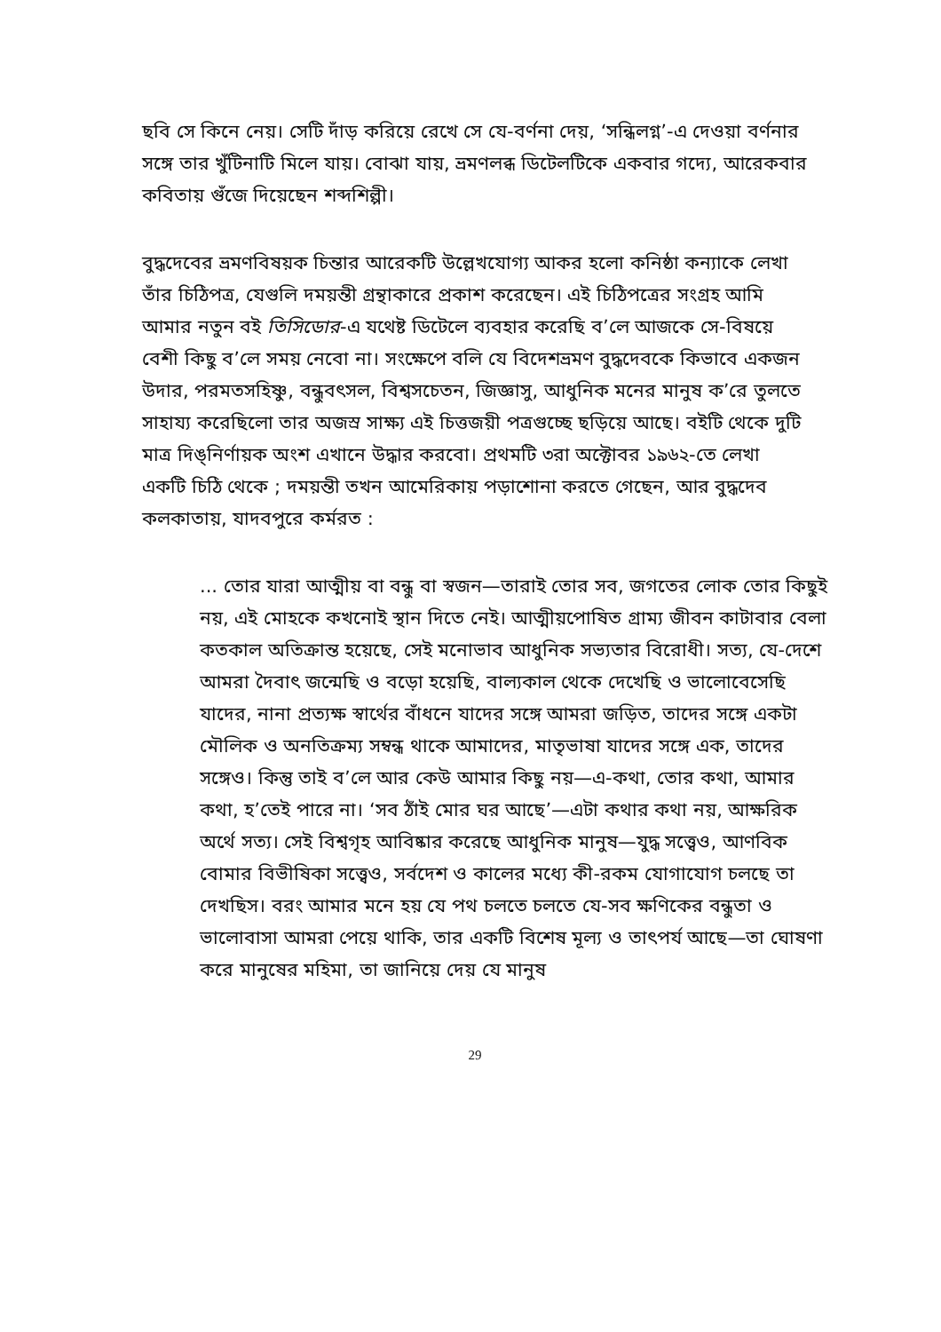ছবি সে কিনে নেয়। সেটি দাঁড় করিয়ে রেখে সে যে-বর্ণনা দেয়, ‘সন্ধিলগ্ন’-এ দেওয়া বর্ণনার সঙ্গে তার খুঁটিনাটি মিলে যায়। বোঝা যায়, ভ্রমণলব্ধ ডিটেলটিকে একবার গদ্যে, আরেকবার কবিতায় গুঁজে দিয়েছেন শব্দশিল্পী।
বুদ্ধদেবের ভ্রমণবিষয়ক চিন্তার আরেকটি উল্লেখযোগ্য আকর হলো কনিষ্ঠা কন্যাকে লেখা তাঁর চিঠিপত্র, যেগুলি দময়ন্তী গ্রন্থাকারে প্রকাশ করেছেন। এই চিঠিপত্রের সংগ্রহ আমি আমার নতুন বই তিসিডোর-এ যথেষ্ট ডিটেলে ব্যবহার করেছি ব’লে আজকে সে-বিষয়ে বেশী কিছু ব’লে সময় নেবো না। সংক্ষেপে বলি যে বিদেশভ্রমণ বুদ্ধদেবকে কিভাবে একজন উদার, পরমতসহিষ্ণু, বন্ধুবৎসল, বিশ্বসচেতন, জিজ্ঞাসু, আধুনিক মনের মানুষ ক’রে তুলতে সাহায্য করেছিলো তার অজস্র সাক্ষ্য এই চিত্তজয়ী পত্রগুচ্ছে ছড়িয়ে আছে। বইটি থেকে দুটি মাত্র দিঙ্‌নির্ণায়ক অংশ এখানে উদ্ধার করবো। প্রথমটি ৩রা অক্টোবর ১৯৬২-তে লেখা একটি চিঠি থেকে ; দময়ন্তী তখন আমেরিকায় পড়াশোনা করতে গেছেন, আর বুদ্ধদেব কলকাতায়, যাদবপুরে কর্মরত :
... তোর যারা আত্মীয় বা বন্ধু বা স্বজন—তারাই তোর সব, জগতের লোক তোর কিছুই নয়, এই মোহকে কখনোই স্থান দিতে নেই। আত্মীয়পোষিত গ্রাম্য জীবন কাটাবার বেলা কতকাল অতিক্রান্ত হয়েছে, সেই মনোভাব আধুনিক সভ্যতার বিরোধী। সত্য, যে-দেশে আমরা দৈবাৎ জন্মেছি ও বড়ো হয়েছি, বাল্যকাল থেকে দেখেছি ও ভালোবেসেছি যাদের, নানা প্রত্যক্ষ স্বার্থের বাঁধনে যাদের সঙ্গে আমরা জড়িত, তাদের সঙ্গে একটা মৌলিক ও অনতিক্রম্য সম্বন্ধ থাকে আমাদের, মাতৃভাষা যাদের সঙ্গে এক, তাদের সঙ্গেও। কিন্তু তাই ব’লে আর কেউ আমার কিছু নয়—এ-কথা, তোর কথা, আমার কথা, হ’তেই পারে না। ‘সব ঠাঁই মোর ঘর আছে’—এটা কথার কথা নয়, আক্ষরিক অর্থে সত্য। সেই বিশ্বগৃহ আবিষ্কার করেছে আধুনিক মানুষ—যুদ্ধ সত্ত্বেও, আণবিক বোমার বিভীষিকা সত্ত্বেও, সর্বদেশ ও কালের মধ্যে কী-রকম যোগাযোগ চলছে তা দেখছিস। বরং আমার মনে হয় যে পথ চলতে চলতে যে-সব ক্ষণিকের বন্ধুতা ও ভালোবাসা আমরা পেয়ে থাকি, তার একটি বিশেষ মূল্য ও তাৎপর্য আছে—তা ঘোষণা করে মানুষের মহিমা, তা জানিয়ে দেয় যে মানুষ
29